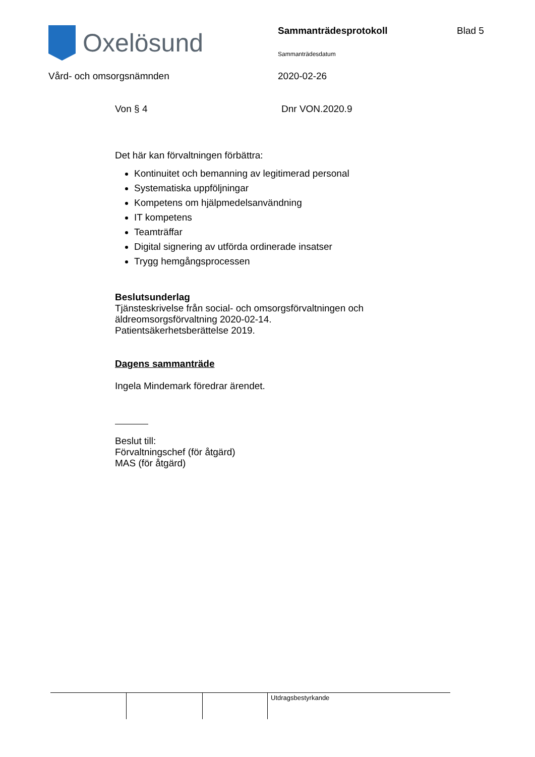Oxelösund
Sammanträdesprotokoll
Sammanträdesdatum
Blad 5
Vård- och omsorgsnämnden 2020-02-26
Von § 4 Dnr VON.2020.9
Det här kan förvaltningen förbättra:
Kontinuitet och bemanning av legitimerad personal
Systematiska uppföljningar
Kompetens om hjälpmedelsanvändning
IT kompetens
Teamträffar
Digital signering av utförda ordinerade insatser
Trygg hemgångsprocessen
Beslutsunderlag
Tjänsteskrivelse från social- och omsorgsförvaltningen och
äldreomsorgsförvaltning 2020-02-14.
Patientsäkerhetsberättelse 2019.
Dagens sammanträde
Ingela Mindemark föredrar ärendet.
Beslut till:
Förvaltningschef (för åtgärd)
MAS (för åtgärd)
| | | | Utdragsbestyrkande |